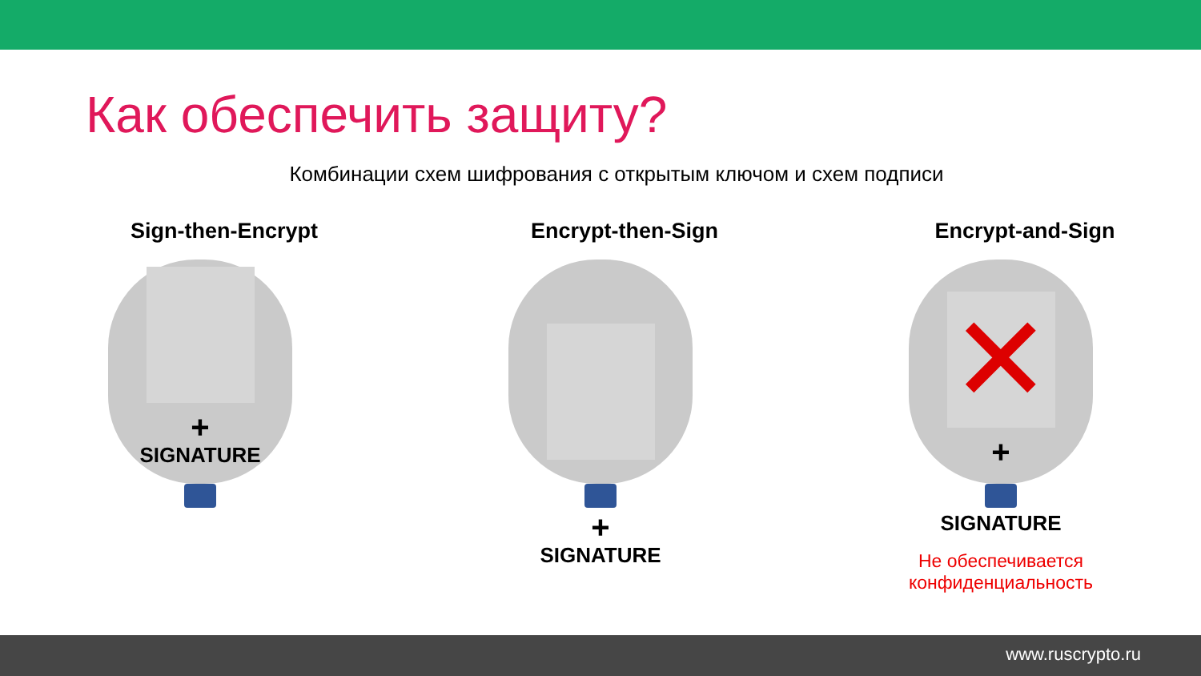Как обеспечить защиту?
Комбинации схем шифрования с открытым ключом и схем подписи
Sign-then-Encrypt
+
SIGNATURE
Encrypt-then-Sign
+
SIGNATURE
Encrypt-and-Sign
✕
+
SIGNATURE
Не обеспечивается
конфиденциальность
www.ruscrypto.ru